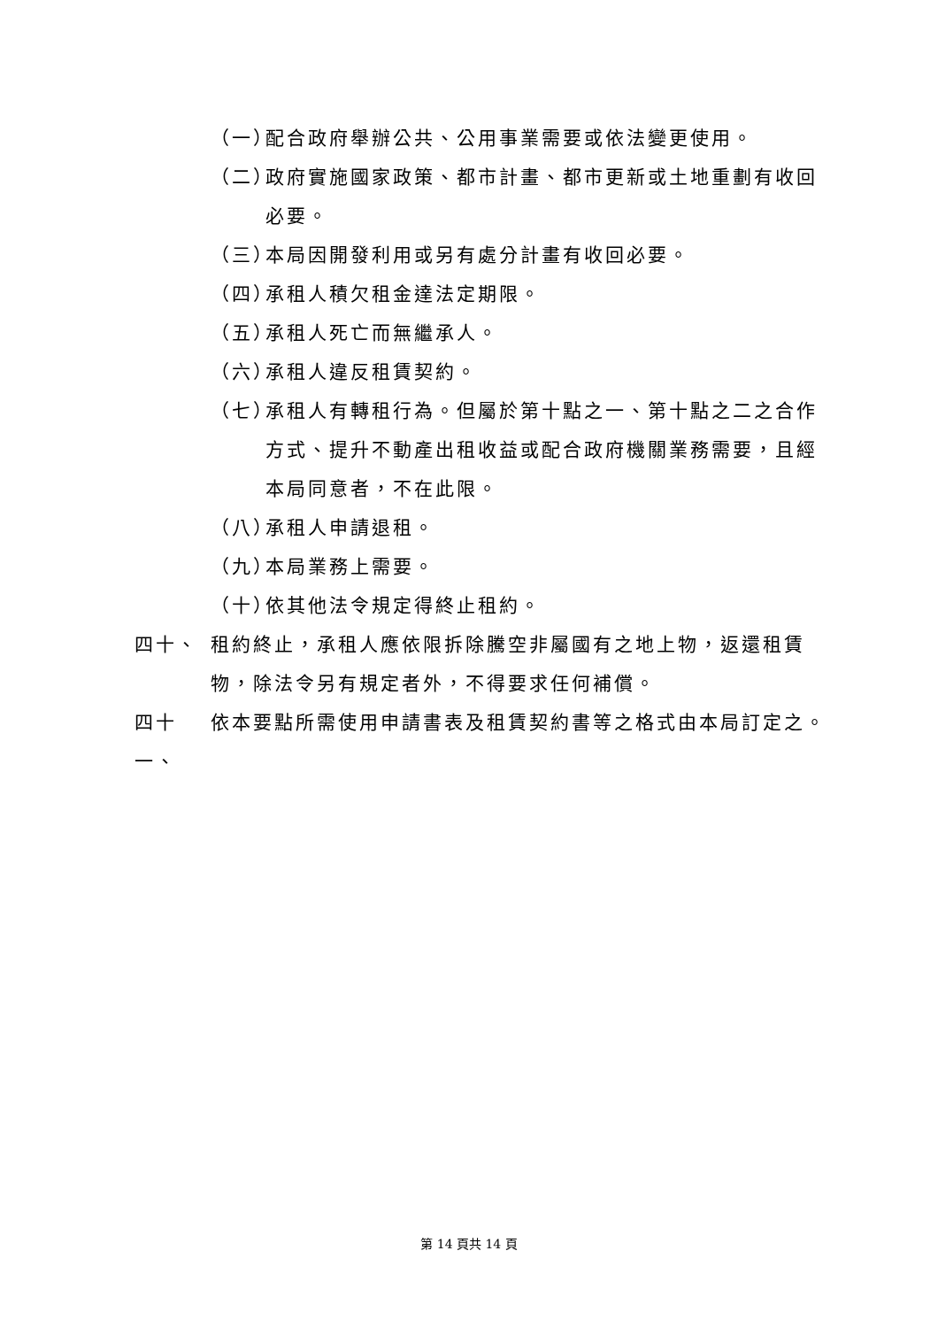（一） 配合政府舉辦公共、公用事業需要或依法變更使用。
（二） 政府實施國家政策、都市計畫、都市更新或土地重劃有收回必要。
（三） 本局因開發利用或另有處分計畫有收回必要。
（四） 承租人積欠租金達法定期限。
（五） 承租人死亡而無繼承人。
（六） 承租人違反租賃契約。
（七） 承租人有轉租行為。但屬於第十點之一、第十點之二之合作方式、提升不動產出租收益或配合政府機關業務需要，且經本局同意者，不在此限。
（八） 承租人申請退租。
（九） 本局業務上需要。
（十） 依其他法令規定得終止租約。
四十、 租約終止，承租人應依限拆除騰空非屬國有之地上物，返還租賃物，除法令另有規定者外，不得要求任何補償。
四十一、 依本要點所需使用申請書表及租賃契約書等之格式由本局訂定之。
第 14 頁共 14 頁